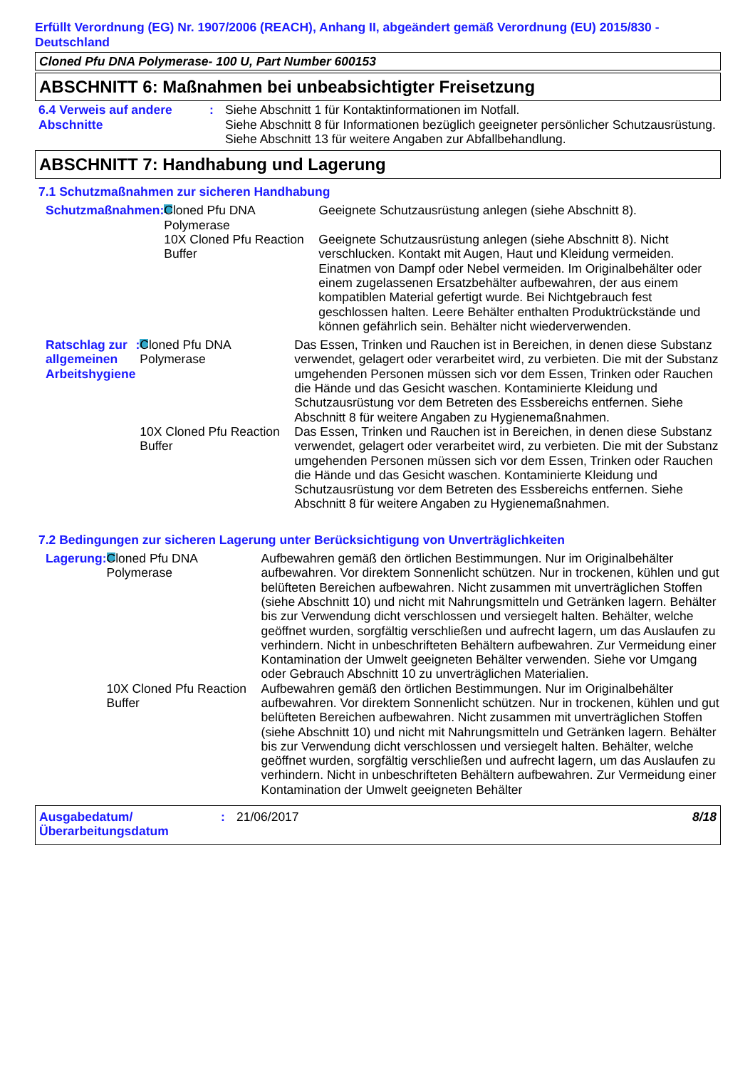Erfüllt Verordnung (EG) Nr. 1907/2006 (REACH), Anhang II, abgeändert gemäß Verordnung (EU) 2015/830 - Deutschland
Cloned Pfu DNA Polymerase- 100 U, Part Number 600153
ABSCHNITT 6: Maßnahmen bei unbeabsichtigter Freisetzung
6.4 Verweis auf andere Abschnitte
: Siehe Abschnitt 1 für Kontaktinformationen im Notfall.
Siehe Abschnitt 8 für Informationen bezüglich geeigneter persönlicher Schutzausrüstung.
Siehe Abschnitt 13 für weitere Angaben zur Abfallbehandlung.
ABSCHNITT 7: Handhabung und Lagerung
7.1 Schutzmaßnahmen zur sicheren Handhabung
Schutzmaßnahmen : Cloned Pfu DNA Polymerase
Geeignete Schutzausrüstung anlegen (siehe Abschnitt 8).
10X Cloned Pfu Reaction Buffer
Geeignete Schutzausrüstung anlegen (siehe Abschnitt 8). Nicht verschlucken. Kontakt mit Augen, Haut und Kleidung vermeiden. Einatmen von Dampf oder Nebel vermeiden. Im Originalbehälter oder einem zugelassenen Ersatzbehälter aufbewahren, der aus einem kompatiblen Material gefertigt wurde. Bei Nichtgebrauch fest geschlossen halten. Leere Behälter enthalten Produktrückstände und können gefährlich sein. Behälter nicht wiederverwenden.
Ratschlag zur allgemeinen Arbeitshygiene
: Cloned Pfu DNA Polymerase
Das Essen, Trinken und Rauchen ist in Bereichen, in denen diese Substanz verwendet, gelagert oder verarbeitet wird, zu verbieten. Die mit der Substanz umgehenden Personen müssen sich vor dem Essen, Trinken oder Rauchen die Hände und das Gesicht waschen. Kontaminierte Kleidung und Schutzausrüstung vor dem Betreten des Essbereichs entfernen. Siehe Abschnitt 8 für weitere Angaben zu Hygienemaßnahmen.
10X Cloned Pfu Reaction Buffer
Das Essen, Trinken und Rauchen ist in Bereichen, in denen diese Substanz verwendet, gelagert oder verarbeitet wird, zu verbieten. Die mit der Substanz umgehenden Personen müssen sich vor dem Essen, Trinken oder Rauchen die Hände und das Gesicht waschen. Kontaminierte Kleidung und Schutzausrüstung vor dem Betreten des Essbereichs entfernen. Siehe Abschnitt 8 für weitere Angaben zu Hygienemaßnahmen.
7.2 Bedingungen zur sicheren Lagerung unter Berücksichtigung von Unverträglichkeiten
Lagerung : Cloned Pfu DNA Polymerase
Aufbewahren gemäß den örtlichen Bestimmungen. Nur im Originalbehälter aufbewahren. Vor direktem Sonnenlicht schützen. Nur in trockenen, kühlen und gut belüfteten Bereichen aufbewahren. Nicht zusammen mit unverträglichen Stoffen (siehe Abschnitt 10) und nicht mit Nahrungsmitteln und Getränken lagern. Behälter bis zur Verwendung dicht verschlossen und versiegelt halten. Behälter, welche geöffnet wurden, sorgfältig verschließen und aufrecht lagern, um das Auslaufen zu verhindern. Nicht in unbeschrifteten Behältern aufbewahren. Zur Vermeidung einer Kontamination der Umwelt geeigneten Behälter verwenden. Siehe vor Umgang oder Gebrauch Abschnitt 10 zu unverträglichen Materialien.
10X Cloned Pfu Reaction Buffer
Aufbewahren gemäß den örtlichen Bestimmungen. Nur im Originalbehälter aufbewahren. Vor direktem Sonnenlicht schützen. Nur in trockenen, kühlen und gut belüfteten Bereichen aufbewahren. Nicht zusammen mit unverträglichen Stoffen (siehe Abschnitt 10) und nicht mit Nahrungsmitteln und Getränken lagern. Behälter bis zur Verwendung dicht verschlossen und versiegelt halten. Behälter, welche geöffnet wurden, sorgfältig verschließen und aufrecht lagern, um das Auslaufen zu verhindern. Nicht in unbeschrifteten Behältern aufbewahren. Zur Vermeidung einer Kontamination der Umwelt geeigneten Behälter
Ausgabedatum/ Überarbeitungsdatum
: 21/06/2017 8/18